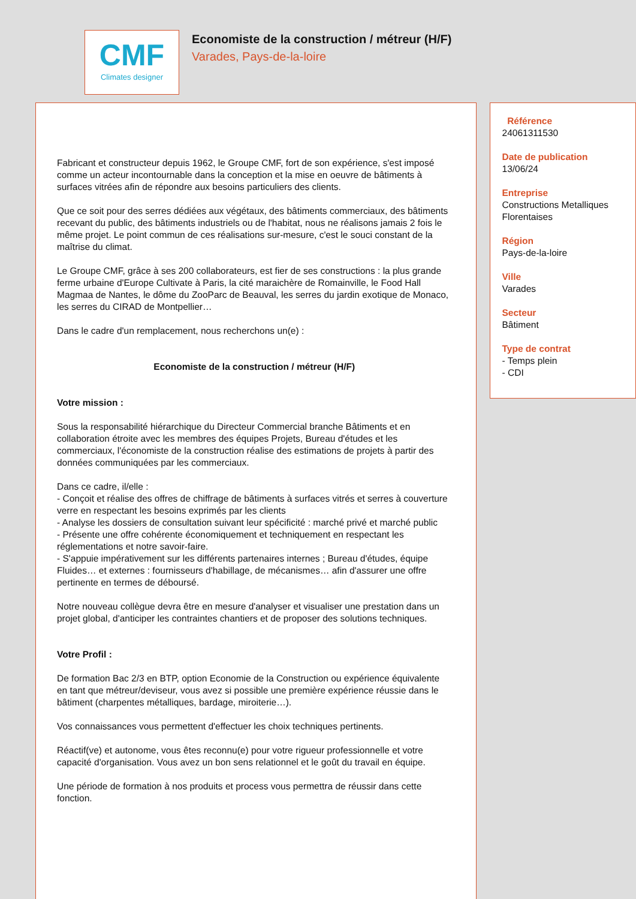CMF
Climates designer
Economiste de la construction / métreur (H/F)
Varades, Pays-de-la-loire
Fabricant et constructeur depuis 1962, le Groupe CMF, fort de son expérience, s'est imposé comme un acteur incontournable dans la conception et la mise en oeuvre de bâtiments à surfaces vitrées afin de répondre aux besoins particuliers des clients.
Que ce soit pour des serres dédiées aux végétaux, des bâtiments commerciaux, des bâtiments recevant du public, des bâtiments industriels ou de l'habitat, nous ne réalisons jamais 2 fois le même projet. Le point commun de ces réalisations sur-mesure, c'est le souci constant de la maîtrise du climat.
Le Groupe CMF, grâce à ses 200 collaborateurs, est fier de ses constructions : la plus grande ferme urbaine d'Europe Cultivate à Paris, la cité maraichère de Romainville, le Food Hall Magmaa de Nantes, le dôme du ZooParc de Beauval, les serres du jardin exotique de Monaco, les serres du CIRAD de Montpellier…
Dans le cadre d'un remplacement, nous recherchons un(e) :
Economiste de la construction / métreur (H/F)
Votre mission :
Sous la responsabilité hiérarchique du Directeur Commercial branche Bâtiments et en collaboration étroite avec les membres des équipes Projets, Bureau d'études et les commerciaux, l'économiste de la construction réalise des estimations de projets à partir des données communiquées par les commerciaux.
Dans ce cadre, il/elle :
- Conçoit et réalise des offres de chiffrage de bâtiments à surfaces vitrés et serres à couverture verre en respectant les besoins exprimés par les clients
- Analyse les dossiers de consultation suivant leur spécificité : marché privé et marché public
- Présente une offre cohérente économiquement et techniquement en respectant les réglementations et notre savoir-faire.
- S'appuie impérativement sur les différents partenaires internes ; Bureau d'études, équipe Fluides… et externes : fournisseurs d'habillage, de mécanismes… afin d'assurer une offre pertinente en termes de déboursé.
Notre nouveau collègue devra être en mesure d'analyser et visualiser une prestation dans un projet global, d'anticiper les contraintes chantiers et de proposer des solutions techniques.
Votre Profil :
De formation Bac 2/3 en BTP, option Economie de la Construction ou expérience équivalente en tant que métreur/deviseur, vous avez si possible une première expérience réussie dans le bâtiment (charpentes métalliques, bardage, miroiterie…).
Vos connaissances vous permettent d'effectuer les choix techniques pertinents.
Réactif(ve) et autonome, vous êtes reconnu(e) pour votre rigueur professionnelle et votre capacité d'organisation. Vous avez un bon sens relationnel et le goût du travail en équipe.
Une période de formation à nos produits et process vous permettra de réussir dans cette fonction.
Référence
24061311530
Date de publication
13/06/24
Entreprise
Constructions Metalliques Florentaises
Région
Pays-de-la-loire
Ville
Varades
Secteur
Bâtiment
Type de contrat
- Temps plein
- CDI